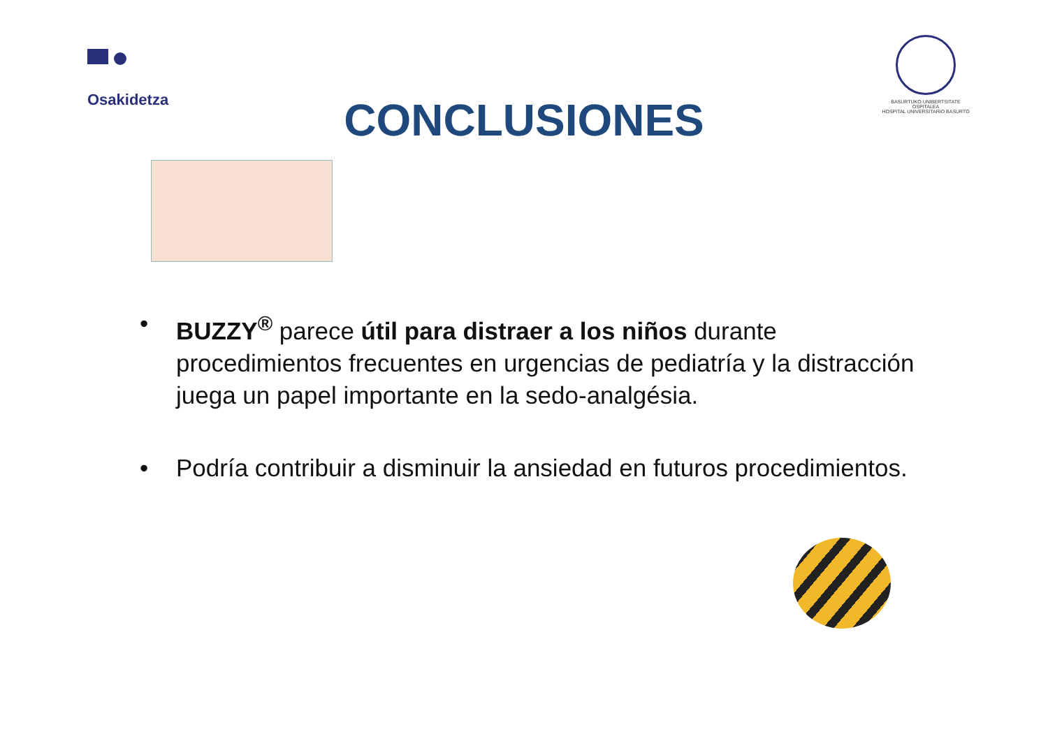Osakidetza
BASURTUKO UNIBERTSITATE OSPITALEA
HOSPITAL UNIVERSITARIO BASURTO
CONCLUSIONES
• BUZZY<sup>®</sup> parece útil para distraer a los niños durante procedimientos frecuentes en urgencias de pediatría y la distracción juega un papel importante en la sedo-analgésia.
• Podría contribuir a disminuir la ansiedad en futuros procedimientos.